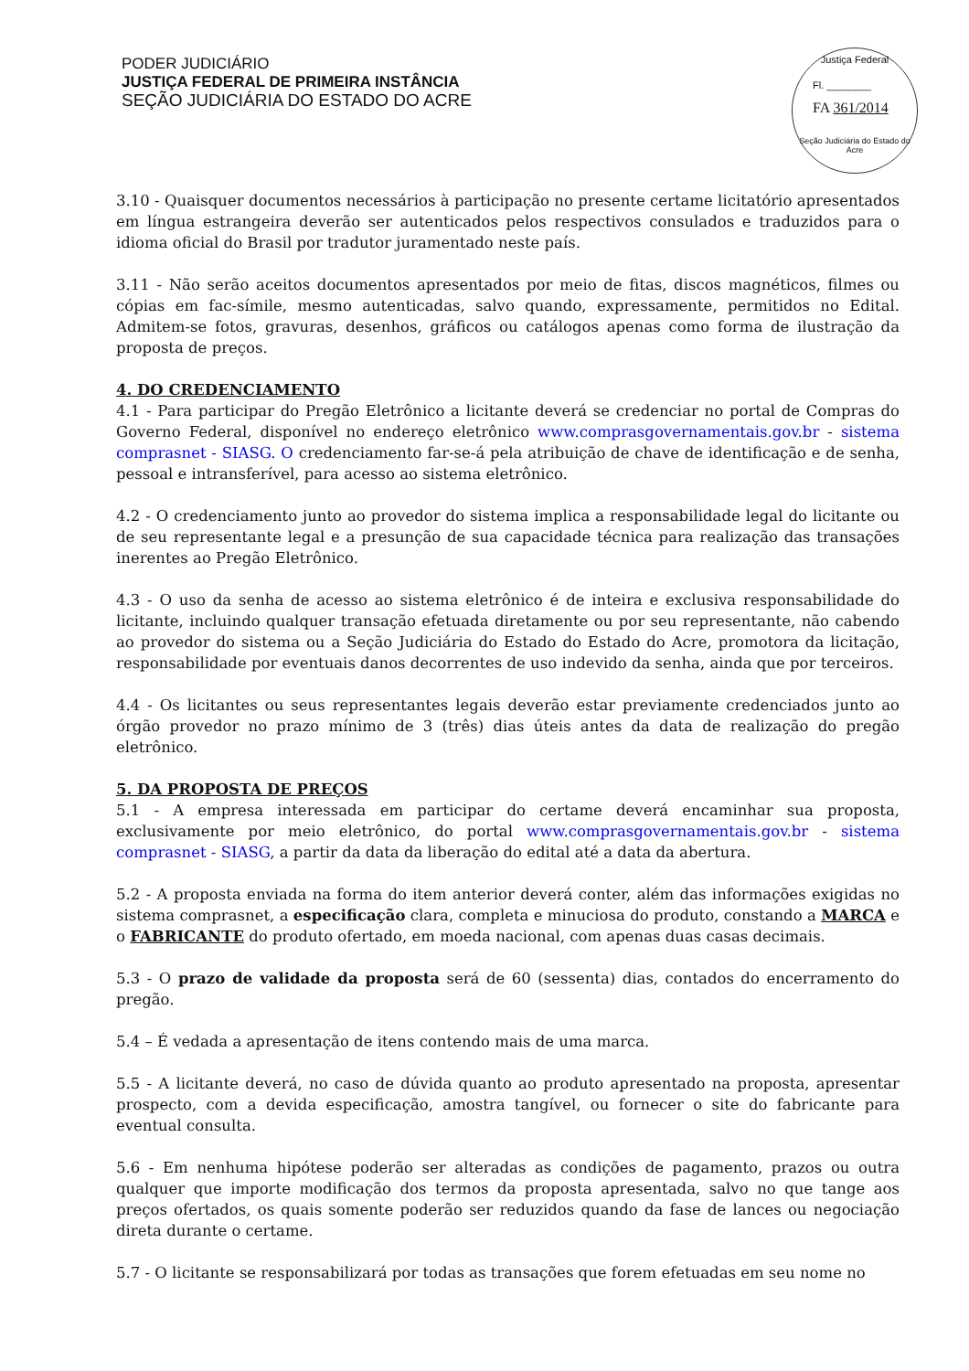PODER JUDICIÁRIO
JUSTIÇA FEDERAL DE PRIMEIRA INSTÂNCIA
SEÇÃO JUDICIÁRIA DO ESTADO DO ACRE
Justiça Federal
Fl. ________
FA 361/2014
Seção Judiciária do Estado do Acre
3.10 - Quaisquer documentos necessários à participação no presente certame licitatório apresentados em língua estrangeira deverão ser autenticados pelos respectivos consulados e traduzidos para o idioma oficial do Brasil por tradutor juramentado neste país.
3.11 - Não serão aceitos documentos apresentados por meio de fitas, discos magnéticos, filmes ou cópias em fac-símile, mesmo autenticadas, salvo quando, expressamente, permitidos no Edital. Admitem-se fotos, gravuras, desenhos, gráficos ou catálogos apenas como forma de ilustração da proposta de preços.
4. DO CREDENCIAMENTO
4.1 - Para participar do Pregão Eletrônico a licitante deverá se credenciar no portal de Compras do Governo Federal, disponível no endereço eletrônico www.comprasgovernamentais.gov.br - sistema comprasnet - SIASG. O credenciamento far-se-á pela atribuição de chave de identificação e de senha, pessoal e intransferível, para acesso ao sistema eletrônico.
4.2 - O credenciamento junto ao provedor do sistema implica a responsabilidade legal do licitante ou de seu representante legal e a presunção de sua capacidade técnica para realização das transações inerentes ao Pregão Eletrônico.
4.3 - O uso da senha de acesso ao sistema eletrônico é de inteira e exclusiva responsabilidade do licitante, incluindo qualquer transação efetuada diretamente ou por seu representante, não cabendo ao provedor do sistema ou a Seção Judiciária do Estado do Estado do Acre, promotora da licitação, responsabilidade por eventuais danos decorrentes de uso indevido da senha, ainda que por terceiros.
4.4 - Os licitantes ou seus representantes legais deverão estar previamente credenciados junto ao órgão provedor no prazo mínimo de 3 (três) dias úteis antes da data de realização do pregão eletrônico.
5. DA PROPOSTA DE PREÇOS
5.1 - A empresa interessada em participar do certame deverá encaminhar sua proposta, exclusivamente por meio eletrônico, do portal www.comprasgovernamentais.gov.br - sistema comprasnet - SIASG, a partir da data da liberação do edital até a data da abertura.
5.2 - A proposta enviada na forma do item anterior deverá conter, além das informações exigidas no sistema comprasnet, a especificação clara, completa e minuciosa do produto, constando a MARCA e o FABRICANTE do produto ofertado, em moeda nacional, com apenas duas casas decimais.
5.3 - O prazo de validade da proposta será de 60 (sessenta) dias, contados do encerramento do pregão.
5.4 – É vedada a apresentação de itens contendo mais de uma marca.
5.5 - A licitante deverá, no caso de dúvida quanto ao produto apresentado na proposta, apresentar prospecto, com a devida especificação, amostra tangível, ou fornecer o site do fabricante para eventual consulta.
5.6 - Em nenhuma hipótese poderão ser alteradas as condições de pagamento, prazos ou outra qualquer que importe modificação dos termos da proposta apresentada, salvo no que tange aos preços ofertados, os quais somente poderão ser reduzidos quando da fase de lances ou negociação direta durante o certame.
5.7 - O licitante se responsabilizará por todas as transações que forem efetuadas em seu nome no